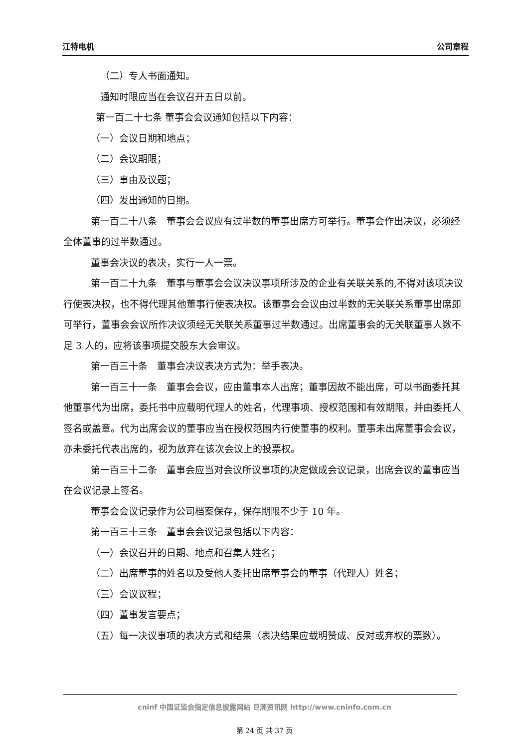江特电机 公司章程
（二）专人书面通知。
通知时限应当在会议召开五日以前。
第一百二十七条 董事会会议通知包括以下内容：
（一）会议日期和地点；
（二）会议期限；
（三）事由及议题；
（四）发出通知的日期。
第一百二十八条　董事会会议应有过半数的董事出席方可举行。董事会作出决议，必须经全体董事的过半数通过。
董事会决议的表决，实行一人一票。
第一百二十九条　董事与董事会会议决议事项所涉及的企业有关联关系的,不得对该项决议行使表决权，也不得代理其他董事行使表决权。该董事会会议由过半数的无关联关系董事出席即可举行，董事会会议所作决议须经无关联关系董事过半数通过。出席董事会的无关联董事人数不足 3 人的，应将该事项提交股东大会审议。
第一百三十条　董事会决议表决方式为：举手表决。
第一百三十一条　董事会会议，应由董事本人出席；董事因故不能出席，可以书面委托其他董事代为出席，委托书中应载明代理人的姓名，代理事项、授权范围和有效期限，并由委托人签名或盖章。代为出席会议的董事应当在授权范围内行使董事的权利。董事未出席董事会会议，亦未委托代表出席的，视为放弃在该次会议上的投票权。
第一百三十二条　董事会应当对会议所议事项的决定做成会议记录，出席会议的董事应当在会议记录上签名。
董事会会议记录作为公司档案保存，保存期限不少于 10 年。
第一百三十三条　董事会会议记录包括以下内容：
（一）会议召开的日期、地点和召集人姓名；
（二）出席董事的姓名以及受他人委托出席董事会的董事（代理人）姓名；
（三）会议议程；
（四）董事发言要点；
（五）每一决议事项的表决方式和结果（表决结果应载明赞成、反对或弃权的票数）。
cninf 中国证监会指定信息披露网站 巨潮资讯网 http://www.cninfo.com.cn
第 24 页 共 37 页